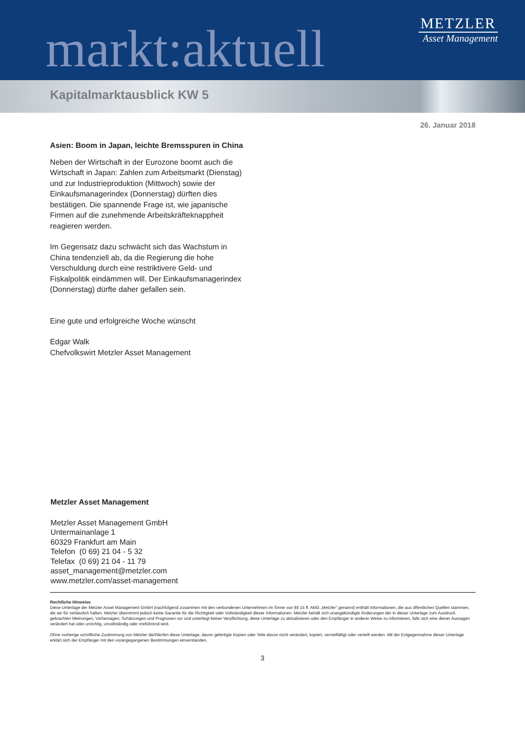markt:aktuell
METZLER
Asset Management
Kapitalmarktausblick KW 5
26. Januar 2018
Asien: Boom in Japan, leichte Bremsspuren in China
Neben der Wirtschaft in der Eurozone boomt auch die Wirtschaft in Japan: Zahlen zum Arbeitsmarkt (Dienstag) und zur Industrieproduktion (Mittwoch) sowie der Einkaufsmanagerindex (Donnerstag) dürften dies bestätigen. Die spannende Frage ist, wie japanische Firmen auf die zunehmende Arbeitskräfteknappheit reagieren werden.
Im Gegensatz dazu schwächt sich das Wachstum in China tendenziell ab, da die Regierung die hohe Verschuldung durch eine restriktivere Geld- und Fiskalpolitik eindämmen will. Der Einkaufsmanagerindex (Donnerstag) dürfte daher gefallen sein.
Eine gute und erfolgreiche Woche wünscht
Edgar Walk
Chefvolkswirt Metzler Asset Management
Metzler Asset Management
Metzler Asset Management GmbH
Untermainanlage 1
60329 Frankfurt am Main
Telefon (0 69) 21 04 - 5 32
Telefax (0 69) 21 04 - 11 79
asset_management@metzler.com
www.metzler.com/asset-management
Rechtliche Hinweise
Diese Unterlage der Metzler Asset Management GmbH (nachfolgend zusammen mit den verbundenen Unternehmen im Sinne von §§ 15 ff. AktG „Metzler“ genannt) enthält Informationen, die aus öffentlichen Quellen stammen, die wir für verlässlich halten. Metzler übernimmt jedoch keine Garantie für die Richtigkeit oder Vollständigkeit dieser Informationen. Metzler behält sich unangekündigte Änderungen der in dieser Unterlage zum Ausdruck gebrachten Meinungen, Vorhersagen, Schätzungen und Prognosen vor und unterliegt keiner Verpflichtung, diese Unterlage zu aktualisieren oder den Empfänger in anderer Weise zu informieren, falls sich eine dieser Aussagen verändert hat oder unrichtig, unvollständig oder irreführend wird.
Ohne vorherige schriftliche Zustimmung von Metzler darf/dürfen diese Unterlage, davon gefertigte Kopien oder Teile davon nicht verändert, kopiert, vervielfältigt oder verteilt werden. Mit der Entgegennahme dieser Unterlage erklärt sich der Empfänger mit den vorangegangenen Bestimmungen einverstanden.
3